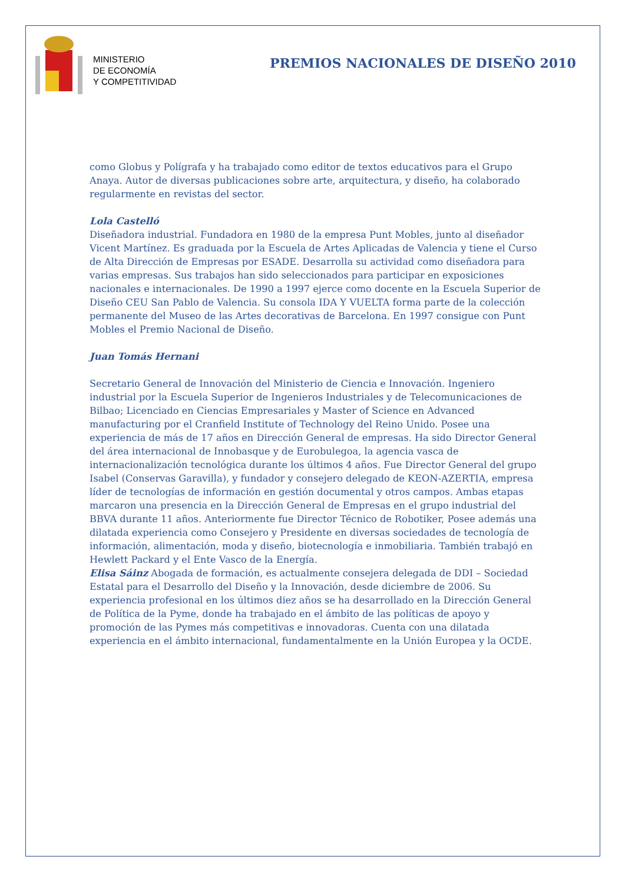MINISTERIO
DE ECONOMÍA
Y COMPETITIVIDAD
PREMIOS NACIONALES DE DISEÑO 2010
como Globus y Polígrafa y ha trabajado como editor de textos educativos para el Grupo Anaya. Autor de diversas publicaciones sobre arte, arquitectura, y diseño, ha colaborado regularmente en revistas del sector.
Lola Castelló
Diseñadora industrial. Fundadora en 1980 de la empresa Punt Mobles, junto al diseñador Vicent Martínez. Es graduada por la Escuela de Artes Aplicadas de Valencia y tiene el Curso de Alta Dirección de Empresas por ESADE. Desarrolla su actividad como diseñadora para varias empresas. Sus trabajos han sido seleccionados para participar en exposiciones nacionales e internacionales. De 1990 a 1997 ejerce como docente en la Escuela Superior de Diseño CEU San Pablo de Valencia. Su consola IDA Y VUELTA forma parte de la colección permanente del Museo de las Artes decorativas de Barcelona. En 1997 consigue con Punt Mobles el Premio Nacional de Diseño.
Juan Tomás Hernani
Secretario General de Innovación del Ministerio de Ciencia e Innovación. Ingeniero industrial por la Escuela Superior de Ingenieros Industriales y de Telecomunicaciones de Bilbao; Licenciado en Ciencias Empresariales y Master of Science en Advanced manufacturing por el Cranfield Institute of Technology del Reino Unido. Posee una experiencia de más de 17 años en Dirección General de empresas. Ha sido Director General del área internacional de Innobasque y de Eurobulegoa, la agencia vasca de internacionalización tecnológica durante los últimos 4 años. Fue Director General del grupo Isabel (Conservas Garavilla), y fundador y consejero delegado de KEON-AZERTIA, empresa líder de tecnologías de información en gestión documental y otros campos. Ambas etapas marcaron una presencia en la Dirección General de Empresas en el grupo industrial del BBVA durante 11 años. Anteriormente fue Director Técnico de Robotiker, Posee además una dilatada experiencia como Consejero y Presidente en diversas sociedades de tecnología de información, alimentación, moda y diseño, biotecnología e inmobiliaria. También trabajó en Hewlett Packard y el Ente Vasco de la Energía.
Elisa Sáinz Abogada de formación, es actualmente consejera delegada de DDI – Sociedad Estatal para el Desarrollo del Diseño y la Innovación, desde diciembre de 2006. Su experiencia profesional en los últimos diez años se ha desarrollado en la Dirección General de Política de la Pyme, donde ha trabajado en el ámbito de las políticas de apoyo y promoción de las Pymes más competitivas e innovadoras. Cuenta con una dilatada experiencia en el ámbito internacional, fundamentalmente en la Unión Europea y la OCDE.